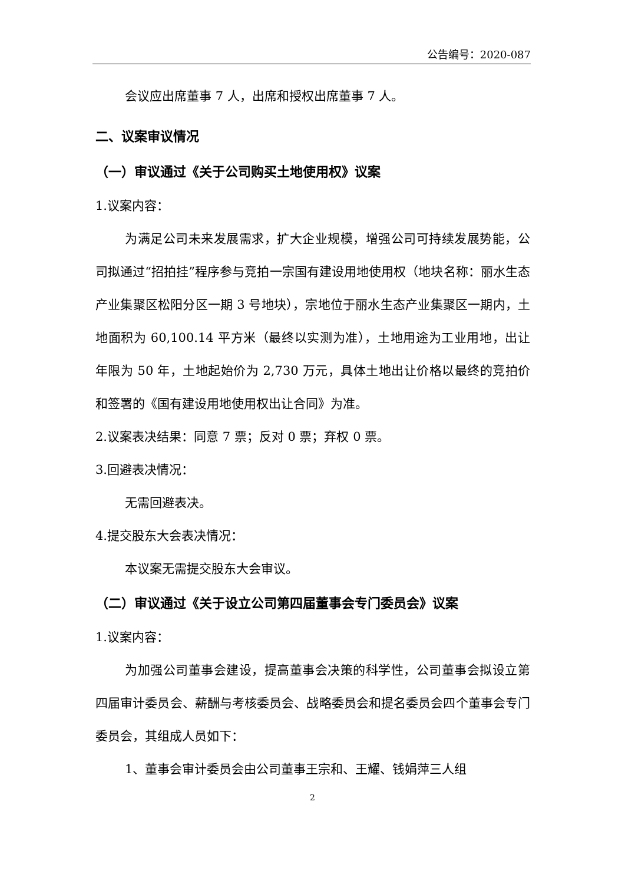公告编号：2020-087
会议应出席董事 7 人，出席和授权出席董事 7 人。
二、议案审议情况
（一）审议通过《关于公司购买土地使用权》议案
1.议案内容：
为满足公司未来发展需求，扩大企业规模，增强公司可持续发展势能，公司拟通过“招拍挂”程序参与竞拍一宗国有建设用地使用权（地块名称：丽水生态产业集聚区松阳分区一期 3 号地块），宗地位于丽水生态产业集聚区一期内，土地面积为 60,100.14 平方米（最终以实测为准），土地用途为工业用地，出让年限为 50 年，土地起始价为 2,730 万元，具体土地出让价格以最终的竞拍价和签署的《国有建设用地使用权出让合同》为准。
2.议案表决结果：同意 7 票；反对 0 票；弃权 0 票。
3.回避表决情况：
无需回避表决。
4.提交股东大会表决情况：
本议案无需提交股东大会审议。
（二）审议通过《关于设立公司第四届董事会专门委员会》议案
1.议案内容：
为加强公司董事会建设，提高董事会决策的科学性，公司董事会拟设立第四届审计委员会、薪酬与考核委员会、战略委员会和提名委员会四个董事会专门委员会，其组成人员如下：
1、董事会审计委员会由公司董事王宗和、王耀、钱娟萍三人组
2